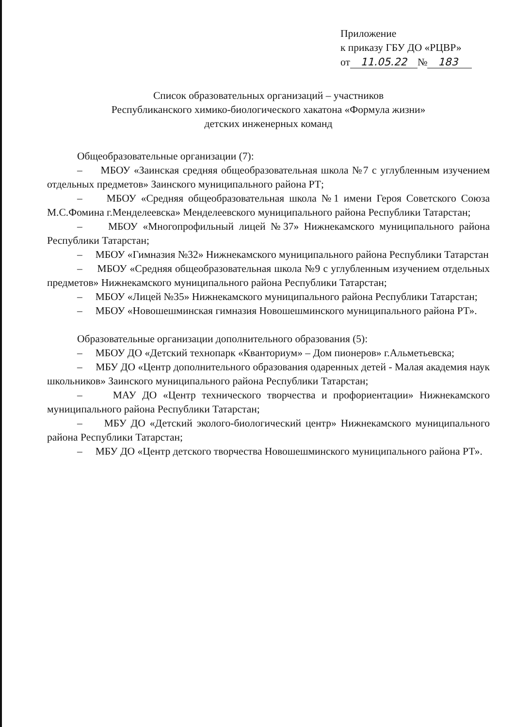Приложение
к приказу ГБУ ДО «РЦВР»
от 11.05.22 № 183
Список образовательных организаций – участников
Республиканского химико-биологического хакатона «Формула жизни»
детских инженерных команд
Общеобразовательные организации (7):
– МБОУ «Заинская средняя общеобразовательная школа №7 с углубленным изучением отдельных предметов» Заинского муниципального района РТ;
– МБОУ «Средняя общеобразовательная школа №1 имени Героя Советского Союза М.С.Фомина г.Менделеевска» Менделеевского муниципального района Республики Татарстан;
– МБОУ «Многопрофильный лицей №37» Нижнекамского муниципального района Республики Татарстан;
– МБОУ «Гимназия №32» Нижнекамского муниципального района Республики Татарстан
– МБОУ «Средняя общеобразовательная школа №9 с углубленным изучением отдельных предметов» Нижнекамского муниципального района Республики Татарстан;
– МБОУ «Лицей №35» Нижнекамского муниципального района Республики Татарстан;
– МБОУ «Новошешминская гимназия Новошешминского муниципального района РТ».
Образовательные организации дополнительного образования (5):
– МБОУ ДО «Детский технопарк «Кванториум» – Дом пионеров» г.Альметьевска;
– МБУ ДО «Центр дополнительного образования одаренных детей - Малая академия наук школьников» Заинского муниципального района Республики Татарстан;
– МАУ ДО «Центр технического творчества и профориентации» Нижнекамского муниципального района Республики Татарстан;
– МБУ ДО «Детский эколого-биологический центр» Нижнекамского муниципального района Республики Татарстан;
– МБУ ДО «Центр детского творчества Новошешминского муниципального района РТ».